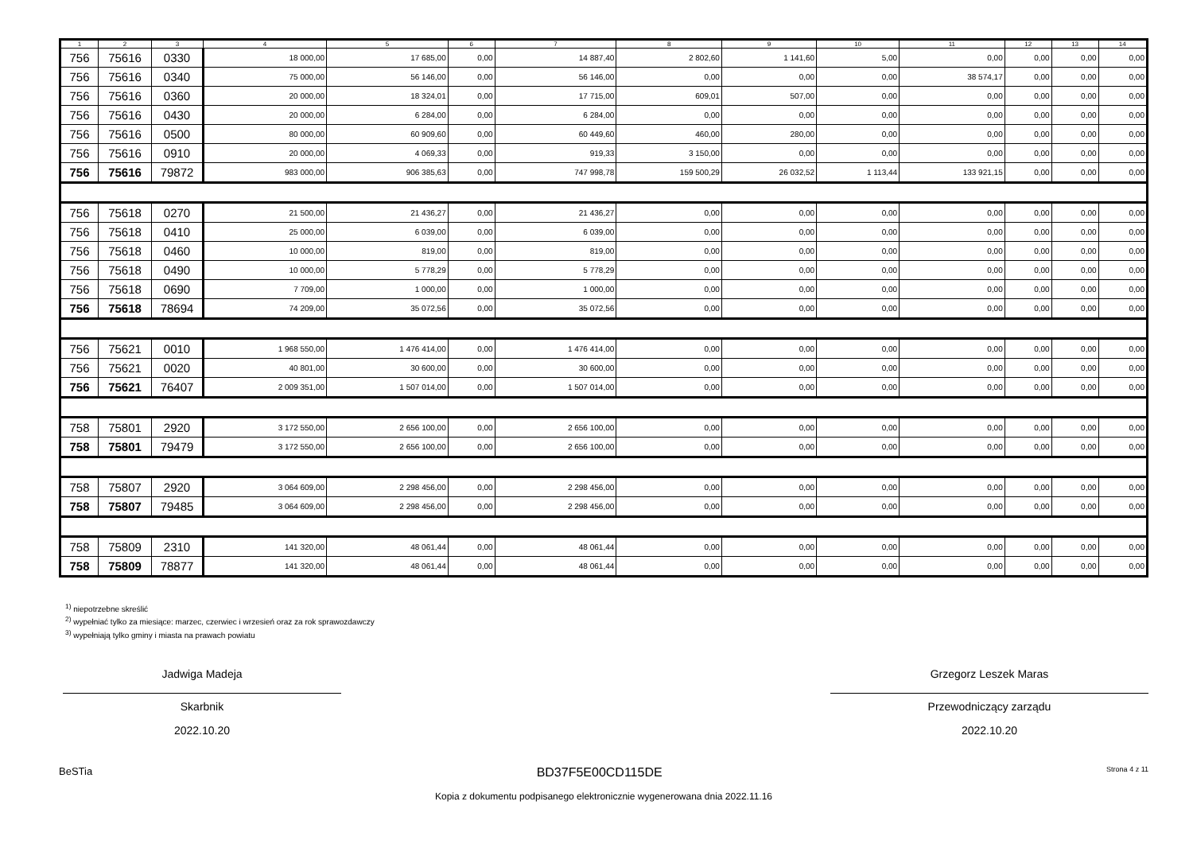| 1 | 2 | 3 | 4 | 5 | 6 | 7 | 8 | 9 | 10 | 11 | 12 | 13 | 14 |
| --- | --- | --- | --- | --- | --- | --- | --- | --- | --- | --- | --- | --- | --- |
| 756 | 75616 | 0330 | 18 000,00 | 17 685,00 | 0,00 | 14 887,40 | 2 802,60 | 1 141,60 | 5,00 | 0,00 | 0,00 | 0,00 | 0,00 |
| 756 | 75616 | 0340 | 75 000,00 | 56 146,00 | 0,00 | 56 146,00 | 0,00 | 0,00 | 0,00 | 38 574,17 | 0,00 | 0,00 | 0,00 |
| 756 | 75616 | 0360 | 20 000,00 | 18 324,01 | 0,00 | 17 715,00 | 609,01 | 507,00 | 0,00 | 0,00 | 0,00 | 0,00 | 0,00 |
| 756 | 75616 | 0430 | 20 000,00 | 6 284,00 | 0,00 | 6 284,00 | 0,00 | 0,00 | 0,00 | 0,00 | 0,00 | 0,00 | 0,00 |
| 756 | 75616 | 0500 | 80 000,00 | 60 909,60 | 0,00 | 60 449,60 | 460,00 | 280,00 | 0,00 | 0,00 | 0,00 | 0,00 | 0,00 |
| 756 | 75616 | 0910 | 20 000,00 | 4 069,33 | 0,00 | 919,33 | 3 150,00 | 0,00 | 0,00 | 0,00 | 0,00 | 0,00 | 0,00 |
| 756 | 75616 | 79872 | 983 000,00 | 906 385,63 | 0,00 | 747 998,78 | 159 500,29 | 26 032,52 | 1 113,44 | 133 921,15 | 0,00 | 0,00 | 0,00 |
| 756 | 75618 | 0270 | 21 500,00 | 21 436,27 | 0,00 | 21 436,27 | 0,00 | 0,00 | 0,00 | 0,00 | 0,00 | 0,00 | 0,00 |
| 756 | 75618 | 0410 | 25 000,00 | 6 039,00 | 0,00 | 6 039,00 | 0,00 | 0,00 | 0,00 | 0,00 | 0,00 | 0,00 | 0,00 |
| 756 | 75618 | 0460 | 10 000,00 | 819,00 | 0,00 | 819,00 | 0,00 | 0,00 | 0,00 | 0,00 | 0,00 | 0,00 | 0,00 |
| 756 | 75618 | 0490 | 10 000,00 | 5 778,29 | 0,00 | 5 778,29 | 0,00 | 0,00 | 0,00 | 0,00 | 0,00 | 0,00 | 0,00 |
| 756 | 75618 | 0690 | 7 709,00 | 1 000,00 | 0,00 | 1 000,00 | 0,00 | 0,00 | 0,00 | 0,00 | 0,00 | 0,00 | 0,00 |
| 756 | 75618 | 78694 | 74 209,00 | 35 072,56 | 0,00 | 35 072,56 | 0,00 | 0,00 | 0,00 | 0,00 | 0,00 | 0,00 | 0,00 |
| 756 | 75621 | 0010 | 1 968 550,00 | 1 476 414,00 | 0,00 | 1 476 414,00 | 0,00 | 0,00 | 0,00 | 0,00 | 0,00 | 0,00 | 0,00 |
| 756 | 75621 | 0020 | 40 801,00 | 30 600,00 | 0,00 | 30 600,00 | 0,00 | 0,00 | 0,00 | 0,00 | 0,00 | 0,00 | 0,00 |
| 756 | 75621 | 76407 | 2 009 351,00 | 1 507 014,00 | 0,00 | 1 507 014,00 | 0,00 | 0,00 | 0,00 | 0,00 | 0,00 | 0,00 | 0,00 |
| 758 | 75801 | 2920 | 3 172 550,00 | 2 656 100,00 | 0,00 | 2 656 100,00 | 0,00 | 0,00 | 0,00 | 0,00 | 0,00 | 0,00 | 0,00 |
| 758 | 75801 | 79479 | 3 172 550,00 | 2 656 100,00 | 0,00 | 2 656 100,00 | 0,00 | 0,00 | 0,00 | 0,00 | 0,00 | 0,00 | 0,00 |
| 758 | 75807 | 2920 | 3 064 609,00 | 2 298 456,00 | 0,00 | 2 298 456,00 | 0,00 | 0,00 | 0,00 | 0,00 | 0,00 | 0,00 | 0,00 |
| 758 | 75807 | 79485 | 3 064 609,00 | 2 298 456,00 | 0,00 | 2 298 456,00 | 0,00 | 0,00 | 0,00 | 0,00 | 0,00 | 0,00 | 0,00 |
| 758 | 75809 | 2310 | 141 320,00 | 48 061,44 | 0,00 | 48 061,44 | 0,00 | 0,00 | 0,00 | 0,00 | 0,00 | 0,00 | 0,00 |
| 758 | 75809 | 78877 | 141 320,00 | 48 061,44 | 0,00 | 48 061,44 | 0,00 | 0,00 | 0,00 | 0,00 | 0,00 | 0,00 | 0,00 |
<sup>1)</sup> niepotrzebne skreślić
<sup>2)</sup> wypełniać tylko za miesiące: marzec, czerwiec i wrzesień oraz za rok sprawozdawczy
<sup>3)</sup> wypełniają tylko gminy i miasta na prawach powiatu
Jadwiga Madeja
Skarbnik
2022.10.20
Grzegorz Leszek Maras
Przewodniczący zarządu
2022.10.20
BeSTia BD37F5E00CD115DE Strona 4 z 11
Kopia z dokumentu podpisanego elektronicznie wygenerowana dnia 2022.11.16